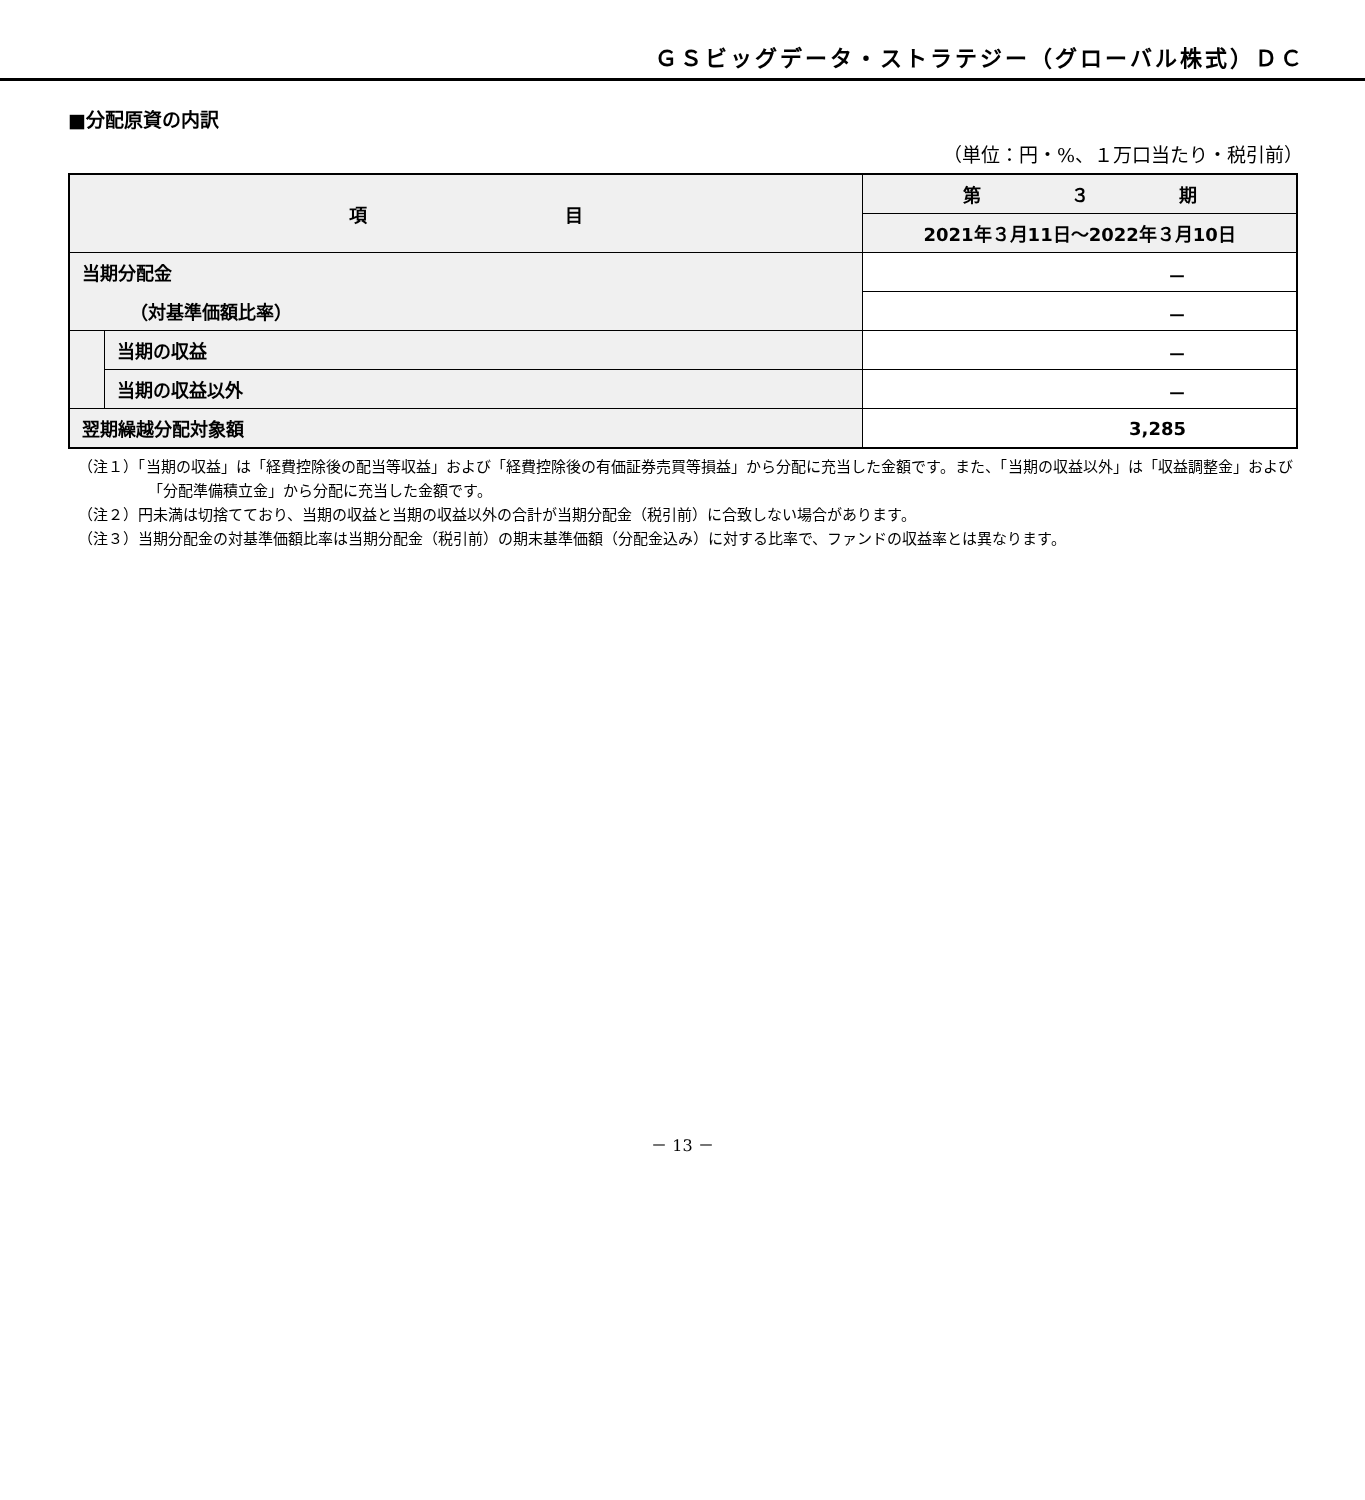ＧＳビッグデータ・ストラテジー（グローバル株式）ＤＣ
■分配原資の内訳
（単位：円・%、１万口当たり・税引前）
| 項 目 | | 第 ３ 期 |
| --- | --- | --- |
| | | 2021年３月11日～2022年３月10日 |
| 当期分配金 | | － |
| （対基準価額比率） | | － |
| | 当期の収益 | － |
| | 当期の収益以外 | － |
| 翌期繰越分配対象額 | | 3,285 |
（注１）「当期の収益」は「経費控除後の配当等収益」および「経費控除後の有価証券売買等損益」から分配に充当した金額です。また、「当期の収益以外」は「収益調整金」および「分配準備積立金」から分配に充当した金額です。
（注２）円未満は切捨てており、当期の収益と当期の収益以外の合計が当期分配金（税引前）に合致しない場合があります。
（注３）当期分配金の対基準価額比率は当期分配金（税引前）の期末基準価額（分配金込み）に対する比率で、ファンドの収益率とは異なります。
－ 13 －